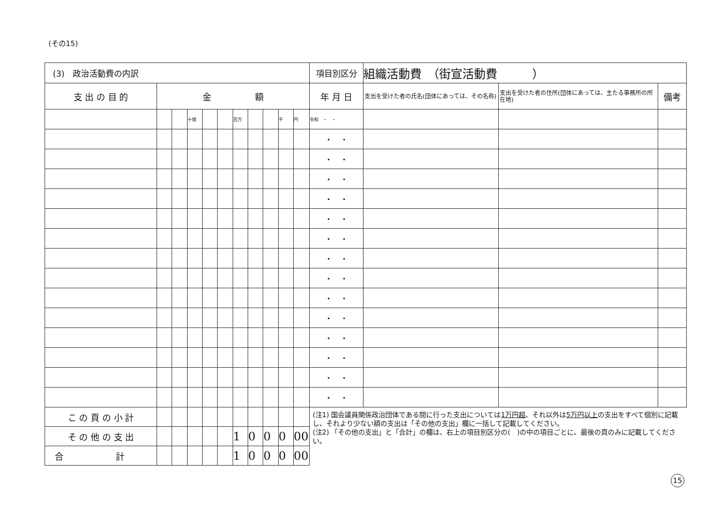(その15)
| (3) 政治活動費の内訳 | | | | | | | | | | | 項目別区分 | 組織活動費 （街宣活動費 ） | | |
| 支 出 の 目 的 | 金 額 | | | | | | | | | | 年 月 日 | 支出を受けた者の氏名(団体にあっては、その名称) | 支出を受けた者の住所(団体にあっては、主たる事務所の所在地) | 備考 |
| | | | 十億 | | | 百万 | | | 千 | 円 | 令和 ・ ・ | | | |
| | | | | | | | | | | | ・ ・ | | | |
| | | | | | | | | | | | ・ ・ | | | |
| | | | | | | | | | | | ・ ・ | | | |
| | | | | | | | | | | | ・ ・ | | | |
| | | | | | | | | | | | ・ ・ | | | |
| | | | | | | | | | | | ・ ・ | | | |
| | | | | | | | | | | | ・ ・ | | | |
| | | | | | | | | | | | ・ ・ | | | |
| | | | | | | | | | | | ・ ・ | | | |
| | | | | | | | | | | | ・ ・ | | | |
| | | | | | | | | | | | ・ ・ | | | |
| | | | | | | | | | | | ・ ・ | | | |
| | | | | | | | | | | | ・ ・ | | | |
| | | | | | | | | | | | ・ ・ | | | |
| こ の 頁 の 小 計 | | | | | | | | | | | (注1) 国会議員関係政治団体である間に行った支出については 1万円超 、それ以外は 5万円以上 の支出をすべて個別に記載し、それより少ない額の支出は「その他の支出」欄に一括して記載してください。 (注2) 「その他の支出」と「合計」の欄は、右上の項目別区分の( )の中の項目ごとに、最後の頁のみに記載してください。 | | | |
| そ の 他 の 支 出 | | | | | | 1 | 0 | 0 | 0 | 00 | | | | |
| 合 計 | | | | | | 1 | 0 | 0 | 0 | 00 | | | | |
15